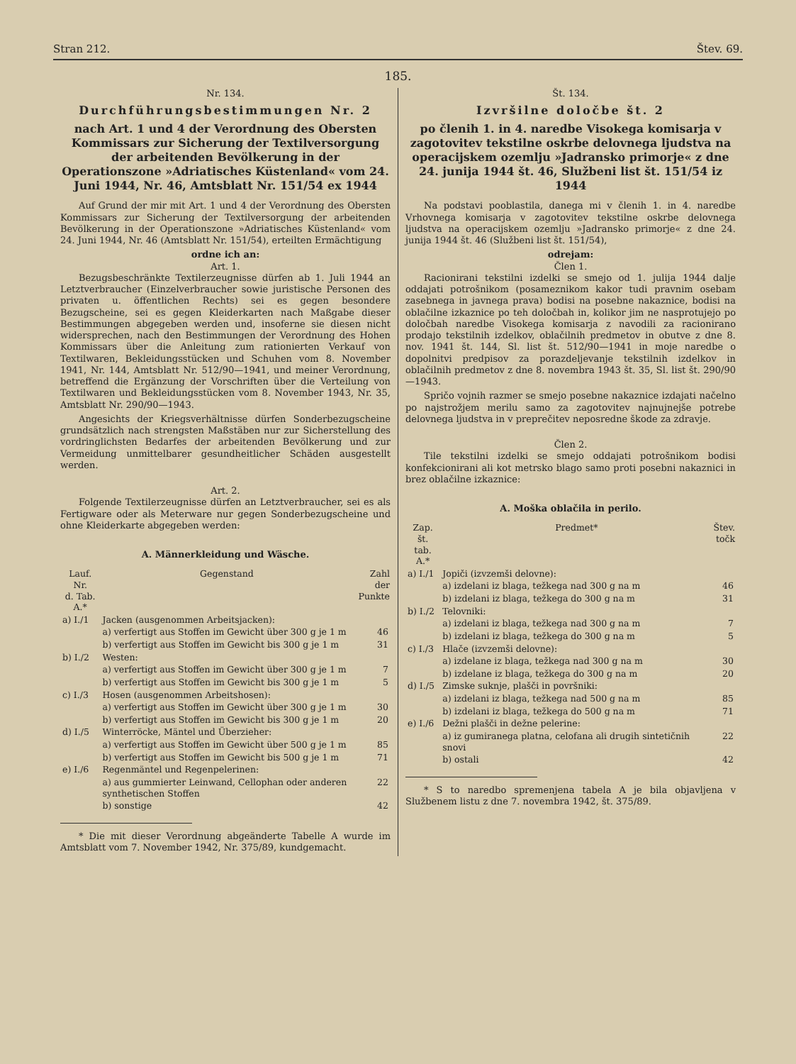Stran 212. Štev. 69.
185.
Nr. 134.
Durchführungsbestimmungen Nr. 2
nach Art. 1 und 4 der Verordnung des Obersten Kommissars zur Sicherung der Textilversorgung der arbeitenden Bevölkerung in der Operationszone »Adriatisches Küstenland« vom 24. Juni 1944, Nr. 46, Amtsblatt Nr. 151/54 ex 1944
Auf Grund der mir mit Art. 1 und 4 der Verordnung des Obersten Kommissars zur Sicherung der Textilversorgung der arbeitenden Bevölkerung in der Operationszone »Adriatisches Küstenland« vom 24. Juni 1944, Nr. 46 (Amtsblatt Nr. 151/54), erteilten Ermächtigung
ordne ich an:
Art. 1.
Bezugsbeschränkte Textilerzeugnisse dürfen ab 1. Juli 1944 an Letztverbraucher (Einzelverbraucher sowie juristische Personen des privaten u. öffentlichen Rechts) sei es gegen besondere Bezugscheine, sei es gegen Kleiderkarten nach Maßgabe dieser Bestimmungen abgegeben werden und, insoferne sie diesen nicht widersprechen, nach den Bestimmungen der Verordnung des Hohen Kommissars über die Anleitung zum rationierten Verkauf von Textilwaren, Bekleidungsstücken und Schuhen vom 8. November 1941, Nr. 144, Amtsblatt Nr. 512/90—1941, und meiner Verordnung, betreffend die Ergänzung der Vorschriften über die Verteilung von Textilwaren und Bekleidungsstücken vom 8. November 1943, Nr. 35, Amtsblatt Nr. 290/90—1943.
Angesichts der Kriegsverhältnisse dürfen Sonderbezugscheine grundsätzlich nach strengsten Maßstäben nur zur Sicherstellung des vordringlichsten Bedarfes der arbeitenden Bevölkerung und zur Vermeidung unmittelbarer gesundheitlicher Schäden ausgestellt werden.
Art. 2.
Folgende Textilerzeugnisse dürfen an Letztverbraucher, sei es als Fertigware oder als Meterware nur gegen Sonderbezugscheine und ohne Kleiderkarte abgegeben werden:
A. Männerkleidung und Wäsche.
| Lauf. Nr. d. Tab. A.* | Gegenstand | Zahl der Punkte |
| --- | --- | --- |
| a) I./1 | Jacken (ausgenommen Arbeitsjacken): | |
| | a) verfertigt aus Stoffen im Gewicht über 300 g je 1 m | 46 |
| | b) verfertigt aus Stoffen im Gewicht bis 300 g je 1 m | 31 |
| b) I./2 | Westen: | |
| | a) verfertigt aus Stoffen im Gewicht über 300 g je 1 m | 7 |
| | b) verfertigt aus Stoffen im Gewicht bis 300 g je 1 m | 5 |
| c) I./3 | Hosen (ausgenommen Arbeitshosen): | |
| | a) verfertigt aus Stoffen im Gewicht über 300 g je 1 m | 30 |
| | b) verfertigt aus Stoffen im Gewicht bis 300 g je 1 m | 20 |
| d) I./5 | Winterröcke, Mäntel und Überzieher: | |
| | a) verfertigt aus Stoffen im Gewicht über 500 g je 1 m | 85 |
| | b) verfertigt aus Stoffen im Gewicht bis 500 g je 1 m | 71 |
| e) I./6 | Regenmäntel und Regenpelerinen: | |
| | a) aus gummierter Leinwand, Cellophan oder anderen synthetischen Stoffen | 22 |
| | b) sonstige | 42 |
* Die mit dieser Verordnung abgeänderte Tabelle A wurde im Amtsblatt vom 7. November 1942, Nr. 375/89, kundgemacht.
Št. 134.
Izvršilne določbe št. 2
po členih 1. in 4. naredbe Visokega komisarja v zagotovitev tekstilne oskrbe delovnega ljudstva na operacijskem ozemlju »Jadransko primorje« z dne 24. junija 1944 št. 46, Službeni list št. 151/54 iz 1944
Na podstavi pooblastila, danega mi v členih 1. in 4. naredbe Vrhovnega komisarja v zagotovitev tekstilne oskrbe delovnega ljudstva na operacijskem ozemlju »Jadransko primorje« z dne 24. junija 1944 št. 46 (Službeni list št. 151/54),
odrejam:
Člen 1.
Racionirani tekstilni izdelki se smejo od 1. julija 1944 dalje oddajati potrošnikom (posameznikom kakor tudi pravnim osebam zasebnega in javnega prava) bodisi na posebne nakaznice, bodisi na oblačilne izkaznice po teh določbah in, kolikor jim ne nasprotujejo po določbah naredbe Visokega komisarja z navodili za racionirano prodajo tekstilnih izdelkov, oblačilnih predmetov in obutve z dne 8. nov. 1941 št. 144, Sl. list št. 512/90—1941 in moje naredbe o dopolnitvi predpisov za porazdeljevanje tekstilnih izdelkov in oblačilnih predmetov z dne 8. novembra 1943 št. 35, Sl. list št. 290/90—1943.
Spričo vojnih razmer se smejo posebne nakaznice izdajati načelno po najstrožjem merilu samo za zagotovitev najnujnejše potrebe delovnega ljudstva in v preprečitev neposredne škode za zdravje.
Člen 2.
Tile tekstilni izdelki se smejo oddajati potrošnikom bodisi konfekcionirani ali kot metrsko blago samo proti posebni nakaznici in brez oblačilne izkaznice:
A. Moška oblačila in perilo.
| Zap. št. tab. A.* | Predmet* | Štev. točk |
| --- | --- | --- |
| a) I./1 | Jopiči (izvzemši delovne): | |
| | a) izdelani iz blaga, težkega nad 300 g na m | 46 |
| | b) izdelani iz blaga, težkega do 300 g na m | 31 |
| b) I./2 | Telovniki: | |
| | a) izdelani iz blaga, težkega nad 300 g na m | 7 |
| | b) izdelani iz blaga, težkega do 300 g na m | 5 |
| c) I./3 | Hlače (izvzemši delovne): | |
| | a) izdelane iz blaga, težkega nad 300 g na m | 30 |
| | b) izdelane iz blaga, težkega do 300 g na m | 20 |
| d) I./5 | Zimske suknje, plašči in površniki: | |
| | a) izdelani iz blaga, težkega nad 500 g na m | 85 |
| | b) izdelani iz blaga, težkega do 500 g na m | 71 |
| e) I./6 | Dežni plašči in dežne pelerine: | |
| | a) iz gumiranega platna, celofana ali drugih sintetičnih snovi | 22 |
| | b) ostali | 42 |
* S to naredbo spremenjena tabela A je bila objavljena v Službenem listu z dne 7. novembra 1942, št. 375/89.